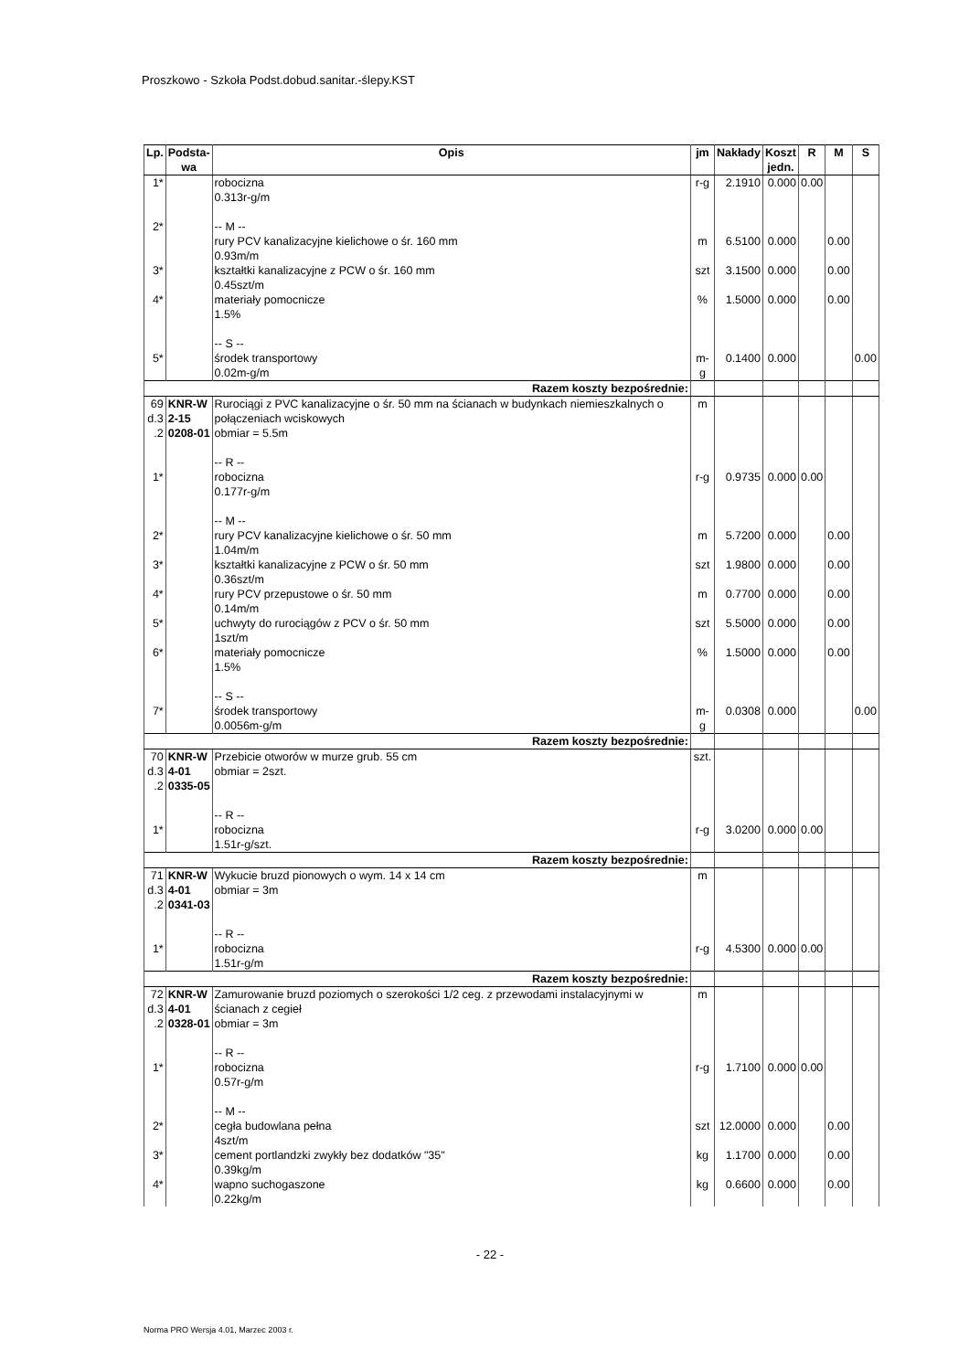Proszkowo - Szkoła Podst.dobud.sanitar.-ślepy.KST
| Lp. | Podsta- wa | Opis | jm | Nakłady | Koszt jedn. | R | M | S |
| --- | --- | --- | --- | --- | --- | --- | --- | --- |
| 1* | | robocizna 0.313r-g/m | r-g | 2.1910 | 0.000 | 0.00 | | |
| 2* | | -- M -- rury PCV kanalizacyjne kielichowe o śr. 160 mm 0.93m/m | m | 6.5100 | 0.000 | | 0.00 | |
| 3* | | kształtki kanalizacyjne z PCW o śr. 160 mm 0.45szt/m | szt | 3.1500 | 0.000 | | 0.00 | |
| 4* | | materiały pomocnicze 1.5% | % | 1.5000 | 0.000 | | 0.00 | |
| 5* | | -- S -- środek transportowy 0.02m-g/m | m-g | 0.1400 | 0.000 | | | 0.00 |
| Razem koszty bezpośrednie: | | | | | | | | |
| 69 d.3 .2 | KNR-W 2-15 0208-01 | Rurociągi z PVC kanalizacyjne o śr. 50 mm na ścianach w budynkach niemieszkalnych o połączeniach wciskowych obmiar = 5.5m | m | | | | | |
| 1* | | -- R -- robocizna 0.177r-g/m | r-g | 0.9735 | 0.000 | 0.00 | | |
| 2* | | -- M -- rury PCV kanalizacyjne kielichowe o śr. 50 mm 1.04m/m | m | 5.7200 | 0.000 | | 0.00 | |
| 3* | | kształtki kanalizacyjne z PCW o śr. 50 mm 0.36szt/m | szt | 1.9800 | 0.000 | | 0.00 | |
| 4* | | rury PCV przepustowe o śr. 50 mm 0.14m/m | m | 0.7700 | 0.000 | | 0.00 | |
| 5* | | uchwyty do rurociągów z PCV o śr. 50 mm 1szt/m | szt | 5.5000 | 0.000 | | 0.00 | |
| 6* | | materiały pomocnicze 1.5% | % | 1.5000 | 0.000 | | 0.00 | |
| 7* | | -- S -- środek transportowy 0.0056m-g/m | m-g | 0.0308 | 0.000 | | | 0.00 |
| Razem koszty bezpośrednie: | | | | | | | | |
| 70 d.3 .2 | KNR-W 4-01 0335-05 | Przebicie otworów w murze grub. 55 cm obmiar = 2szt. | szt. | | | | | |
| 1* | | -- R -- robocizna 1.51r-g/szt. | r-g | 3.0200 | 0.000 | 0.00 | | |
| Razem koszty bezpośrednie: | | | | | | | | |
| 71 d.3 .2 | KNR-W 4-01 0341-03 | Wykucie bruzd pionowych o wym. 14 x 14 cm obmiar = 3m | m | | | | | |
| 1* | | -- R -- robocizna 1.51r-g/m | r-g | 4.5300 | 0.000 | 0.00 | | |
| Razem koszty bezpośrednie: | | | | | | | | |
| 72 d.3 .2 | KNR-W 4-01 0328-01 | Zamurowanie bruzd poziomych o szerokości 1/2 ceg. z przewodami instalacyjnymi w ścianach z cegieł obmiar = 3m | m | | | | | |
| 1* | | -- R -- robocizna 0.57r-g/m | r-g | 1.7100 | 0.000 | 0.00 | | |
| 2* | | -- M -- cegła budowlana pełna 4szt/m | szt | 12.0000 | 0.000 | | 0.00 | |
| 3* | | cement portlandzki zwykły bez dodatków "35" 0.39kg/m | kg | 1.1700 | 0.000 | | 0.00 | |
| 4* | | wapno suchogaszone 0.22kg/m | kg | 0.6600 | 0.000 | | 0.00 | |
- 22 -
Norma PRO Wersja 4.01, Marzec 2003 r.